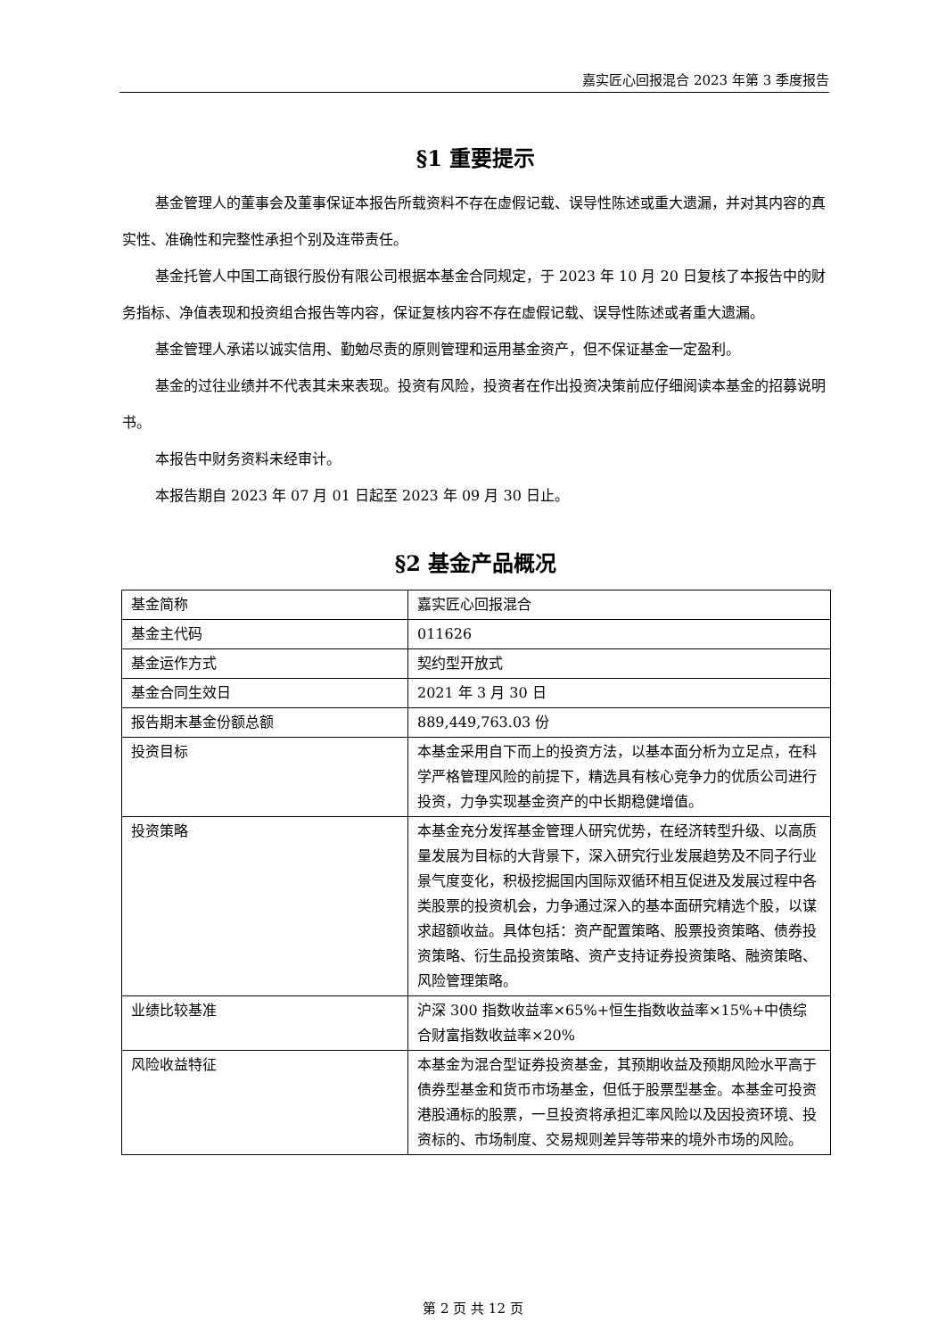嘉实匠心回报混合 2023 年第 3 季度报告
§1 重要提示
基金管理人的董事会及董事保证本报告所载资料不存在虚假记载、误导性陈述或重大遗漏，并对其内容的真实性、准确性和完整性承担个别及连带责任。
基金托管人中国工商银行股份有限公司根据本基金合同规定，于 2023 年 10 月 20 日复核了本报告中的财务指标、净值表现和投资组合报告等内容，保证复核内容不存在虚假记载、误导性陈述或者重大遗漏。
基金管理人承诺以诚实信用、勤勉尽责的原则管理和运用基金资产，但不保证基金一定盈利。
基金的过往业绩并不代表其未来表现。投资有风险，投资者在作出投资决策前应仔细阅读本基金的招募说明书。
本报告中财务资料未经审计。
本报告期自 2023 年 07 月 01 日起至 2023 年 09 月 30 日止。
§2 基金产品概况
| 基金简称 | 嘉实匠心回报混合 |
| 基金主代码 | 011626 |
| 基金运作方式 | 契约型开放式 |
| 基金合同生效日 | 2021 年 3 月 30 日 |
| 报告期末基金份额总额 | 889,449,763.03 份 |
| 投资目标 | 本基金采用自下而上的投资方法，以基本面分析为立足点，在科学严格管理风险的前提下，精选具有核心竞争力的优质公司进行投资，力争实现基金资产的中长期稳健增值。 |
| 投资策略 | 本基金充分发挥基金管理人研究优势，在经济转型升级、以高质量发展为目标的大背景下，深入研究行业发展趋势及不同子行业景气度变化，积极挖掘国内国际双循环相互促进及发展过程中各类股票的投资机会，力争通过深入的基本面研究精选个股，以谋求超额收益。具体包括：资产配置策略、股票投资策略、债券投资策略、衍生品投资策略、资产支持证券投资策略、融资策略、风险管理策略。 |
| 业绩比较基准 | 沪深 300 指数收益率×65%+恒生指数收益率×15%+中债综合财富指数收益率×20% |
| 风险收益特征 | 本基金为混合型证券投资基金，其预期收益及预期风险水平高于债券型基金和货币市场基金，但低于股票型基金。本基金可投资港股通标的股票，一旦投资将承担汇率风险以及因投资环境、投资标的、市场制度、交易规则差异等带来的境外市场的风险。 |
第 2 页 共 12 页